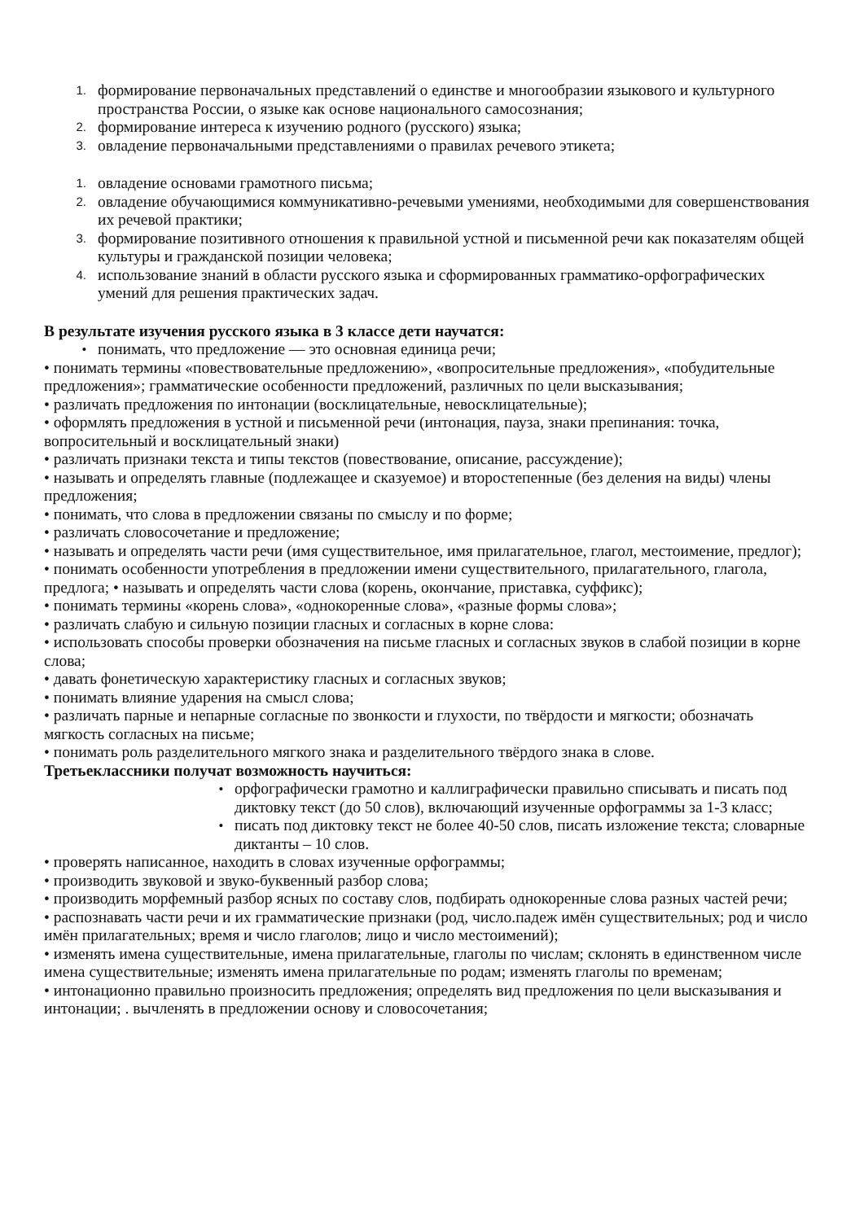1. формирование первоначальных представлений о единстве и многообразии языкового и культурного пространства России, о языке как основе национального самосознания;
2. формирование интереса к изучению родного (русского) языка;
3. овладение первоначальными представлениями о правилах речевого этикета;
1. овладение основами грамотного письма;
2. овладение обучающимися коммуникативно-речевыми умениями, необходимыми для совершенствования их речевой практики;
3. формирование позитивного отношения к правильной устной и письменной речи как показателям общей культуры и гражданской позиции человека;
4. использование знаний в области русского языка и сформированных грамматико-орфографических умений для решения практических задач.
В результате изучения русского языка в 3 классе дети научатся:
• понимать, что предложение — это основная единица речи;
• понимать термины «повествовательные предложению», «вопросительные предложения», «побудительные предложения»; грамматические особенности предложений, различных по цели высказывания;
• различать предложения по интонации (восклицательные, невосклицательные);
• оформлять предложения в устной и письменной речи (интонация, пауза, знаки препинания: точка, вопросительный и восклицательный знаки)
• различать признаки текста и типы текстов (повествование, описание, рассуждение);
• называть и определять главные (подлежащее и сказуемое) и второстепенные (без деления на виды) члены предложения;
• понимать, что слова в предложении связаны по смыслу и по форме;
• различать словосочетание и предложение;
• называть и определять части речи (имя существительное, имя прилагательное, глагол, местоимение, предлог);
• понимать особенности употребления в предложении имени существительного, прилагательного, глагола, предлога; • называть и определять части слова (корень, окончание, приставка, суффикс);
• понимать термины «корень слова», «однокоренные слова», «разные формы слова»;
• различать слабую и сильную позиции гласных и согласных в корне слова:
• использовать способы проверки обозначения на письме гласных и согласных звуков в слабой позиции в корне слова;
• давать фонетическую характеристику гласных и согласных звуков;
• понимать влияние ударения на смысл слова;
• различать парные и непарные согласные по звонкости и глухости, по твёрдости и мягкости; обозначать мягкость согласных на письме;
• понимать роль разделительного мягкого знака и разделительного твёрдого знака в слове.
Третьеклассники получат возможность научиться:
• орфографически грамотно и каллиграфически правильно списывать и писать под диктовку текст (до 50 слов), включающий изученные орфограммы за 1-3 класс;
• писать под диктовку текст не более 40-50 слов, писать изложение текста; словарные диктанты – 10 слов.
• проверять написанное, находить в словах изученные орфограммы;
• производить звуковой и звуко-буквенный разбор слова;
• производить морфемный разбор ясных по составу слов, подбирать однокоренные слова разных частей речи;
• распознавать части речи и их грамматические признаки (род, число.падеж имён существительных; род и число имён прилагательных; время и число глаголов; лицо и число местоимений);
• изменять имена существительные, имена прилагательные, глаголы по числам; склонять в единственном числе имена существительные; изменять имена прилагательные по родам; изменять глаголы по временам;
• интонационно правильно произносить предложения; определять вид предложения по цели высказывания и интонации; . вычленять в предложении основу и словосочетания;